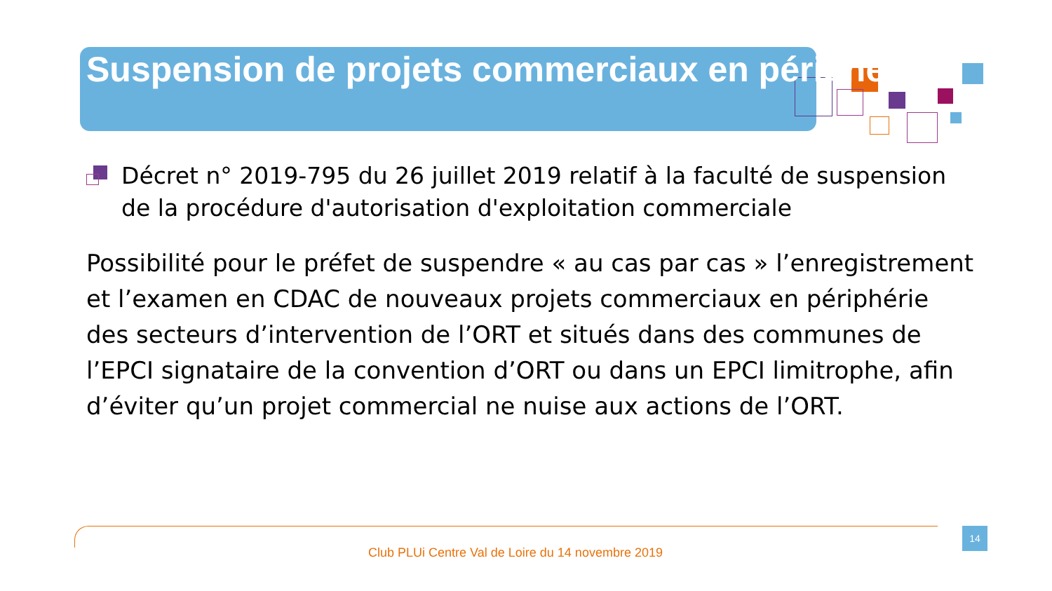Suspension de projets commerciaux en périphérie
Décret n° 2019-795 du 26 juillet 2019 relatif à la faculté de suspension de la procédure d'autorisation d'exploitation commerciale
Possibilité pour le préfet de suspendre « au cas par cas » l’enregistrement et l’examen en CDAC de nouveaux projets commerciaux en périphérie des secteurs d’intervention de l’ORT et situés dans des communes de l’EPCI signataire de la convention d’ORT ou dans un EPCI limitrophe, afin d’éviter qu’un projet commercial ne nuise aux actions de l’ORT.
Club PLUi Centre Val de Loire du 14 novembre 2019
14